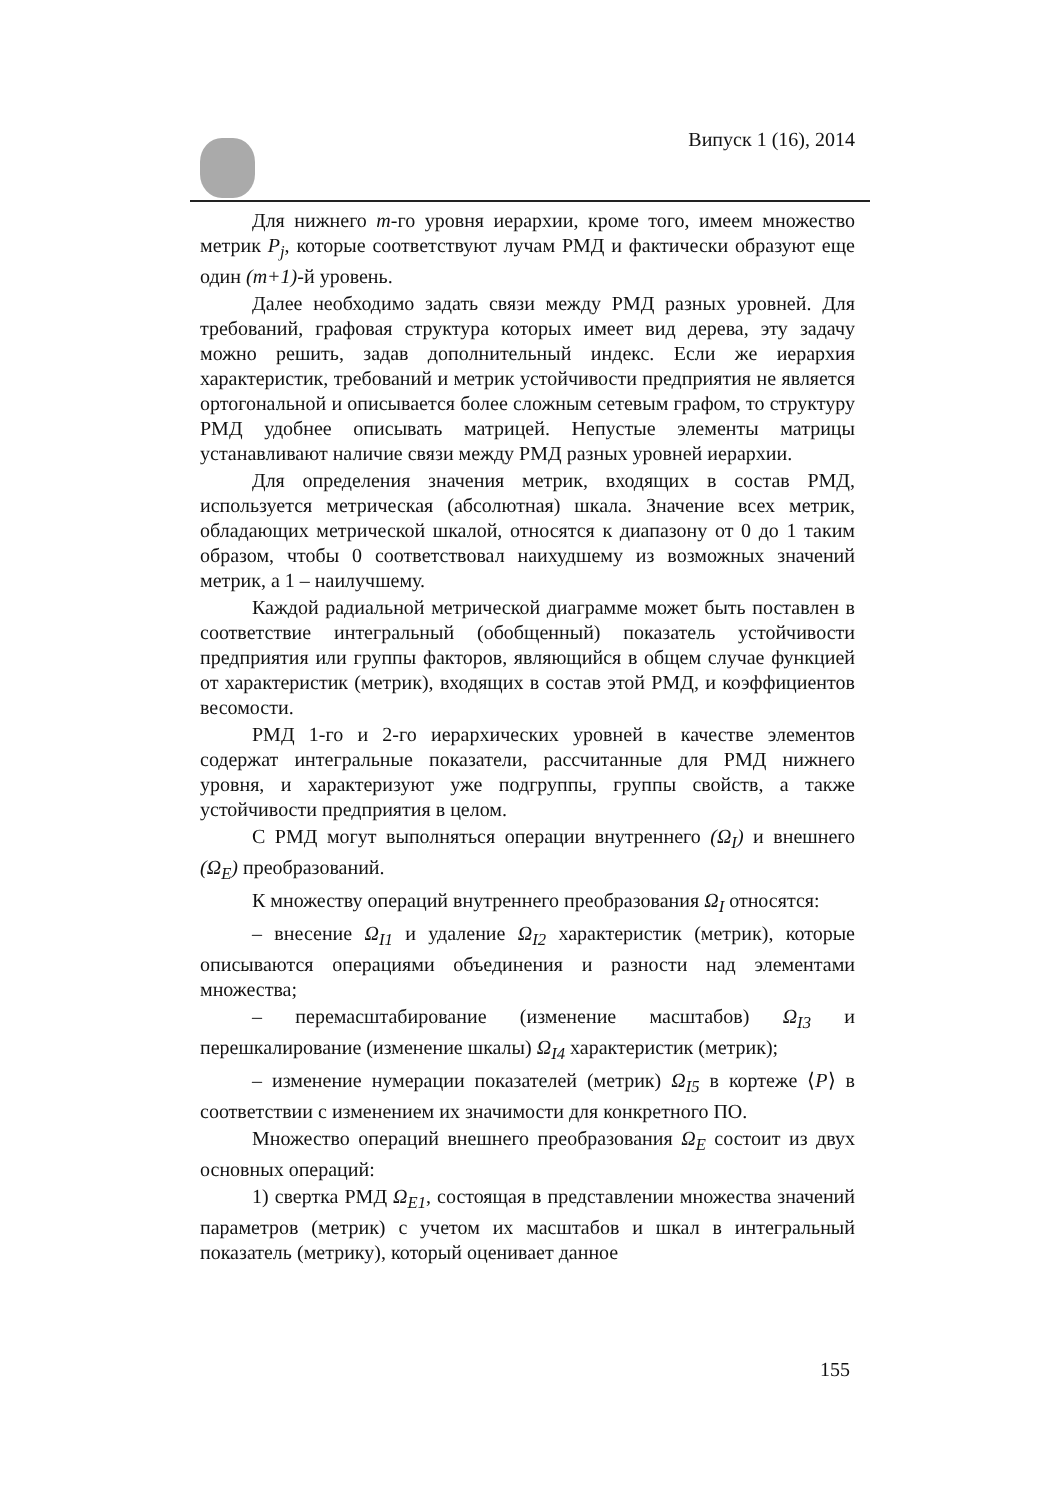Випуск 1 (16), 2014
Для нижнего m-го уровня иерархии, кроме того, имеем множество метрик P<sub>j</sub>, которые соответствуют лучам РМД и фактически образуют еще один (m+1)-й уровень.
Далее необходимо задать связи между РМД разных уровней. Для требований, графовая структура которых имеет вид дерева, эту задачу можно решить, задав дополнительный индекс. Если же иерархия характеристик, требований и метрик устойчивости предприятия не является ортогональной и описывается более сложным сетевым графом, то структуру РМД удобнее описывать матрицей. Непустые элементы матрицы устанавливают наличие связи между РМД разных уровней иерархии.
Для определения значения метрик, входящих в состав РМД, используется метрическая (абсолютная) шкала. Значение всех метрик, обладающих метрической шкалой, относятся к диапазону от 0 до 1 таким образом, чтобы 0 соответствовал наихудшему из возможных значений метрик, а 1 – наилучшему.
Каждой радиальной метрической диаграмме может быть поставлен в соответствие интегральный (обобщенный) показатель устойчивости предприятия или группы факторов, являющийся в общем случае функцией от характеристик (метрик), входящих в состав этой РМД, и коэффициентов весомости.
РМД 1-го и 2-го иерархических уровней в качестве элементов содержат интегральные показатели, рассчитанные для РМД нижнего уровня, и характеризуют уже подгруппы, группы свойств, а также устойчивости предприятия в целом.
С РМД могут выполняться операции внутреннего (Ω<sub>I</sub>) и внешнего (Ω<sub>E</sub>) преобразований.
К множеству операций внутреннего преобразования Ω<sub>I</sub> относятся:
– внесение Ω<sub>I1</sub> и удаление Ω<sub>I2</sub> характеристик (метрик), которые описываются операциями объединения и разности над элементами множества;
– перемасштабирование (изменение масштабов) Ω<sub>I3</sub> и перешкалирование (изменение шкалы) Ω<sub>I4</sub> характеристик (метрик);
– изменение нумерации показателей (метрик) Ω<sub>I5</sub> в кортеже ⟨P⟩ в соответствии с изменением их значимости для конкретного ПО.
Множество операций внешнего преобразования Ω<sub>E</sub> состоит из двух основных операций:
1) свертка РМД Ω<sub>E1</sub>, состоящая в представлении множества значений параметров (метрик) с учетом их масштабов и шкал в интегральный показатель (метрику), который оценивает данное
155